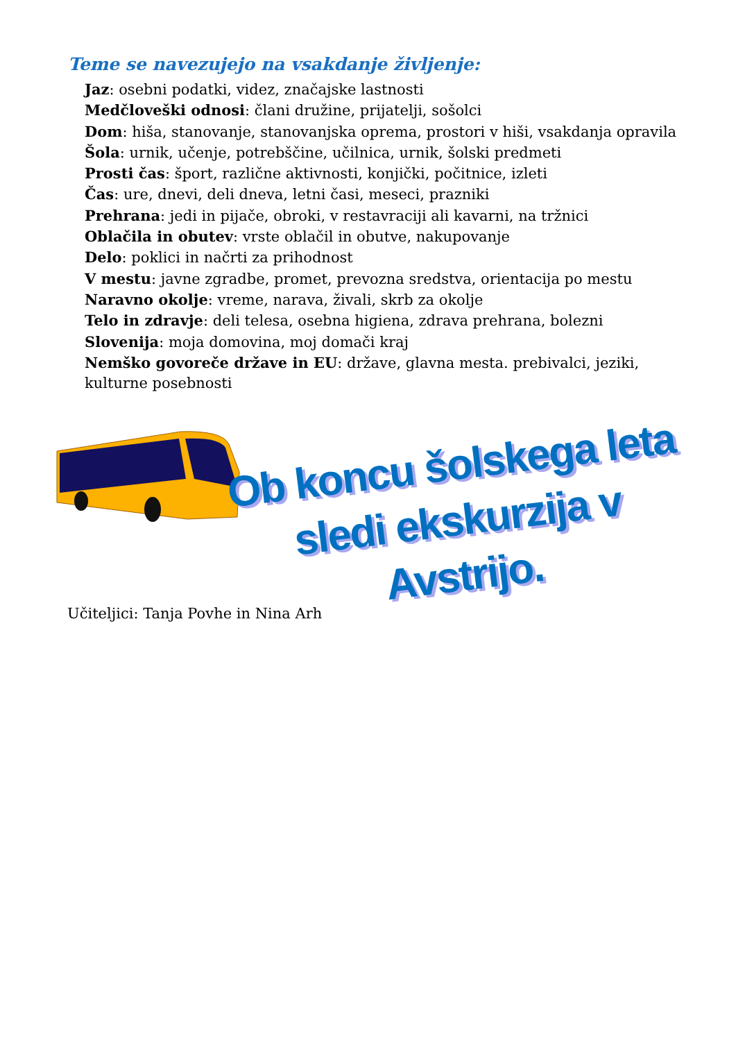Teme se navezujejo na vsakdanje življenje:
Jaz: osebni podatki, videz, značajske lastnosti
Medčloveški odnosi: člani družine, prijatelji, sošolci
Dom: hiša, stanovanje, stanovanjska oprema, prostori v hiši, vsakdanja opravila
Šola: urnik, učenje, potrebščine, učilnica, urnik, šolski predmeti
Prosti čas: šport, različne aktivnosti, konjički, počitnice, izleti
Čas: ure, dnevi, deli dneva, letni časi, meseci, prazniki
Prehrana: jedi in pijače, obroki, v restavraciji ali kavarni, na tržnici
Oblačila in obutev: vrste oblačil in obutve, nakupovanje
Delo: poklici in načrti za prihodnost
V mestu: javne zgradbe, promet, prevozna sredstva, orientacija po mestu
Naravno okolje: vreme, narava, živali, skrb za okolje
Telo in zdravje: deli telesa, osebna higiena, zdrava prehrana, bolezni
Slovenija: moja domovina, moj domači kraj
Nemško govoreče države in EU: države, glavna mesta. prebivalci, jeziki, kulturne posebnosti
Ob koncu šolskega leta
sledi ekskurzija v Avstrijo.
Učiteljici: Tanja Povhe in Nina Arh